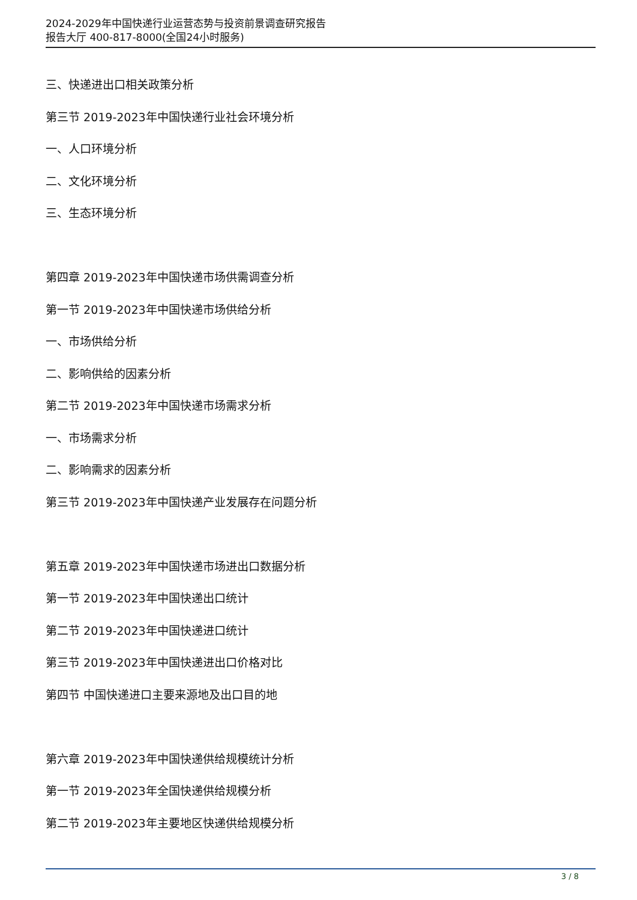2024-2029年中国快递行业运营态势与投资前景调查研究报告
报告大厅 400-817-8000(全国24小时服务)
三、快递进出口相关政策分析
第三节 2019-2023年中国快递行业社会环境分析
一、人口环境分析
二、文化环境分析
三、生态环境分析
第四章 2019-2023年中国快递市场供需调查分析
第一节 2019-2023年中国快递市场供给分析
一、市场供给分析
二、影响供给的因素分析
第二节 2019-2023年中国快递市场需求分析
一、市场需求分析
二、影响需求的因素分析
第三节 2019-2023年中国快递产业发展存在问题分析
第五章 2019-2023年中国快递市场进出口数据分析
第一节 2019-2023年中国快递出口统计
第二节 2019-2023年中国快递进口统计
第三节 2019-2023年中国快递进出口价格对比
第四节 中国快递进口主要来源地及出口目的地
第六章 2019-2023年中国快递供给规模统计分析
第一节 2019-2023年全国快递供给规模分析
第二节 2019-2023年主要地区快递供给规模分析
3 / 8